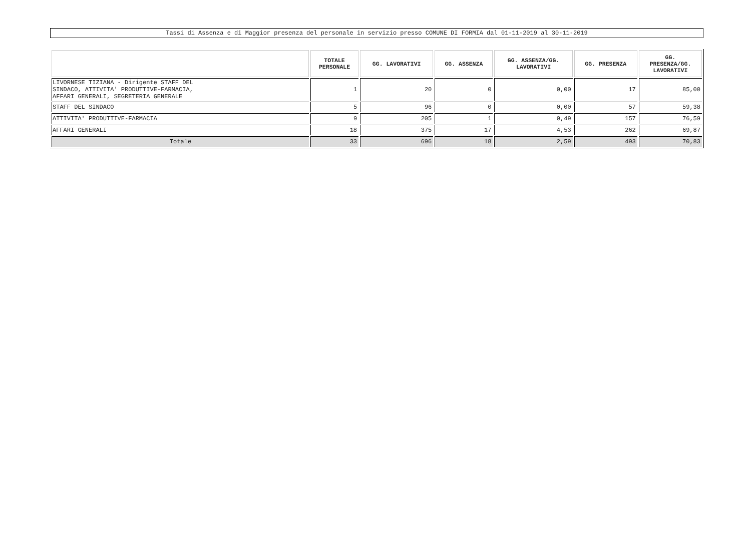Tassi di Assenza e di Maggior presenza del personale in servizio presso COMUNE DI FORMIA dal 01-11-2019 al 30-11-2019
| | TOTALE PERSONALE | GG. LAVORATIVI | GG. ASSENZA | GG. ASSENZA/GG. LAVORATIVI | GG. PRESENZA | GG. PRESENZA/GG. LAVORATIVI |
| --- | --- | --- | --- | --- | --- | --- |
| LIVORNESE TIZIANA - Dirigente STAFF DEL SINDACO, ATTIVITA' PRODUTTIVE-FARMACIA, AFFARI GENERALI, SEGRETERIA GENERALE | 1 | 20 | 0 | 0,00 | 17 | 85,00 |
| STAFF DEL SINDACO | 5 | 96 | 0 | 0,00 | 57 | 59,38 |
| ATTIVITA' PRODUTTIVE-FARMACIA | 9 | 205 | 1 | 0,49 | 157 | 76,59 |
| AFFARI GENERALI | 18 | 375 | 17 | 4,53 | 262 | 69,87 |
| Totale | 33 | 696 | 18 | 2,59 | 493 | 70,83 |